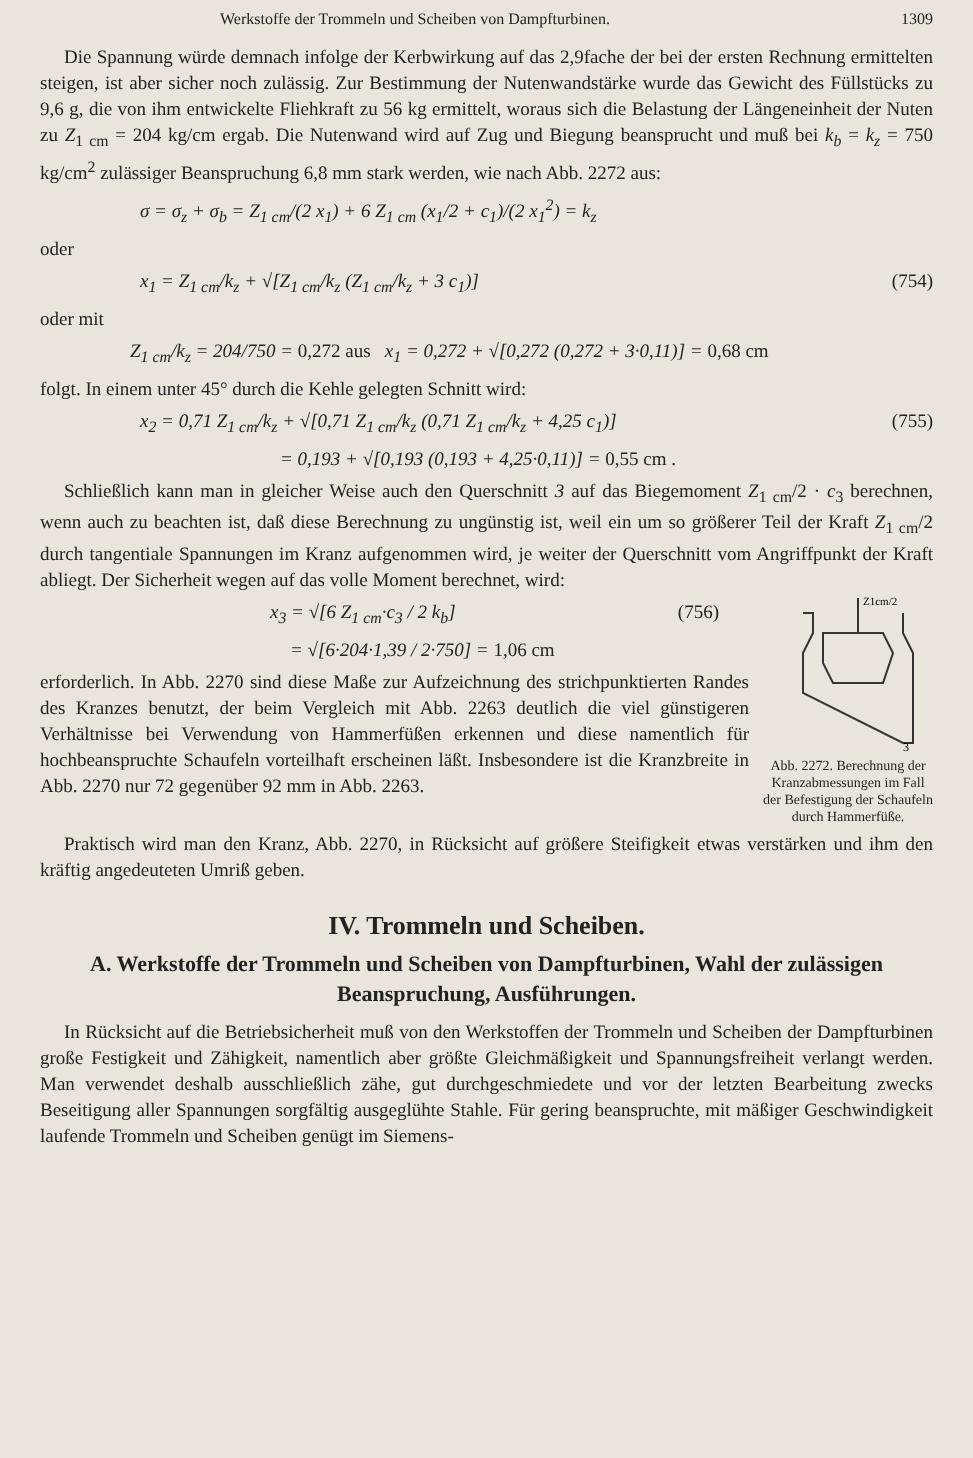Werkstoffe der Trommeln und Scheiben von Dampfturbinen. 1309
Die Spannung würde demnach infolge der Kerbwirkung auf das 2,9fache der bei der ersten Rechnung ermittelten steigen, ist aber sicher noch zulässig. Zur Bestimmung der Nutenwandstärke wurde das Gewicht des Füllstücks zu 9,6 g, die von ihm entwickelte Fliehkraft zu 56 kg ermittelt, woraus sich die Belastung der Längeneinheit der Nuten zu Z<sub>1 cm</sub> = 204 kg/cm ergab. Die Nutenwand wird auf Zug und Biegung beansprucht und muß bei k<sub>b</sub> = k<sub>z</sub> = 750 kg/cm<sup>2</sup> zulässiger Beanspruchung 6,8 mm stark werden, wie nach Abb. 2272 aus:
σ = σ<sub>z</sub> + σ<sub>b</sub> = Z<sub>1 cm</sub>/(2 x<sub>1</sub>) + 6 Z<sub>1 cm</sub> (x<sub>1</sub>/2 + c<sub>1</sub>)/(2 x<sub>1</sub><sup>2</sup>) = k<sub>z</sub>
oder
x<sub>1</sub> = Z<sub>1 cm</sub>/k<sub>z</sub> + √[Z<sub>1 cm</sub>/k<sub>z</sub> (Z<sub>1 cm</sub>/k<sub>z</sub> + 3 c<sub>1</sub>)] (754)
oder mit
Z<sub>1 cm</sub>/k<sub>z</sub> = 204/750 = 0,272 aus x<sub>1</sub> = 0,272 + √[0,272 (0,272 + 3·0,11)] = 0,68 cm
folgt. In einem unter 45° durch die Kehle gelegten Schnitt wird:
x<sub>2</sub> = 0,71 Z<sub>1 cm</sub>/k<sub>z</sub> + √[0,71 Z<sub>1 cm</sub>/k<sub>z</sub> (0,71 Z<sub>1 cm</sub>/k<sub>z</sub> + 4,25 c<sub>1</sub>)] (755)
= 0,193 + √[0,193 (0,193 + 4,25·0,11)] = 0,55 cm .
Schließlich kann man in gleicher Weise auch den Querschnitt 3 auf das Biegemoment Z<sub>1 cm</sub>/2 · c<sub>3</sub> berechnen, wenn auch zu beachten ist, daß diese Berechnung zu ungünstig ist, weil ein um so größerer Teil der Kraft Z<sub>1 cm</sub>/2 durch tangentiale Spannungen im Kranz aufgenommen wird, je weiter der Querschnitt vom Angriffpunkt der Kraft abliegt. Der Sicherheit wegen auf das volle Moment berechnet, wird:
Z1cm/2
3
Abb. 2272. Berechnung der Kranzabmessungen im Fall der Befestigung der Schaufeln durch Hammerfüße.
x<sub>3</sub> = √[6 Z<sub>1 cm</sub>·c<sub>3</sub> / 2 k<sub>b</sub>] (756)
= √[6·204·1,39 / 2·750] = 1,06 cm
erforderlich. In Abb. 2270 sind diese Maße zur Aufzeichnung des strichpunktierten Randes des Kranzes benutzt, der beim Vergleich mit Abb. 2263 deutlich die viel günstigeren Verhältnisse bei Verwendung von Hammerfüßen erkennen und diese namentlich für hochbeanspruchte Schaufeln vorteilhaft erscheinen läßt. Insbesondere ist die Kranzbreite in Abb. 2270 nur 72 gegenüber 92 mm in Abb. 2263.
Praktisch wird man den Kranz, Abb. 2270, in Rücksicht auf größere Steifigkeit etwas verstärken und ihm den kräftig angedeuteten Umriß geben.
IV. Trommeln und Scheiben.
A. Werkstoffe der Trommeln und Scheiben von Dampfturbinen, Wahl der zulässigen Beanspruchung, Ausführungen.
In Rücksicht auf die Betriebsicherheit muß von den Werkstoffen der Trommeln und Scheiben der Dampfturbinen große Festigkeit und Zähigkeit, namentlich aber größte Gleichmäßigkeit und Spannungsfreiheit verlangt werden. Man verwendet deshalb ausschließlich zähe, gut durchgeschmiedete und vor der letzten Bearbeitung zwecks Beseitigung aller Spannungen sorgfältig ausgeglühte Stahle. Für gering beanspruchte, mit mäßiger Geschwindigkeit laufende Trommeln und Scheiben genügt im Siemens-